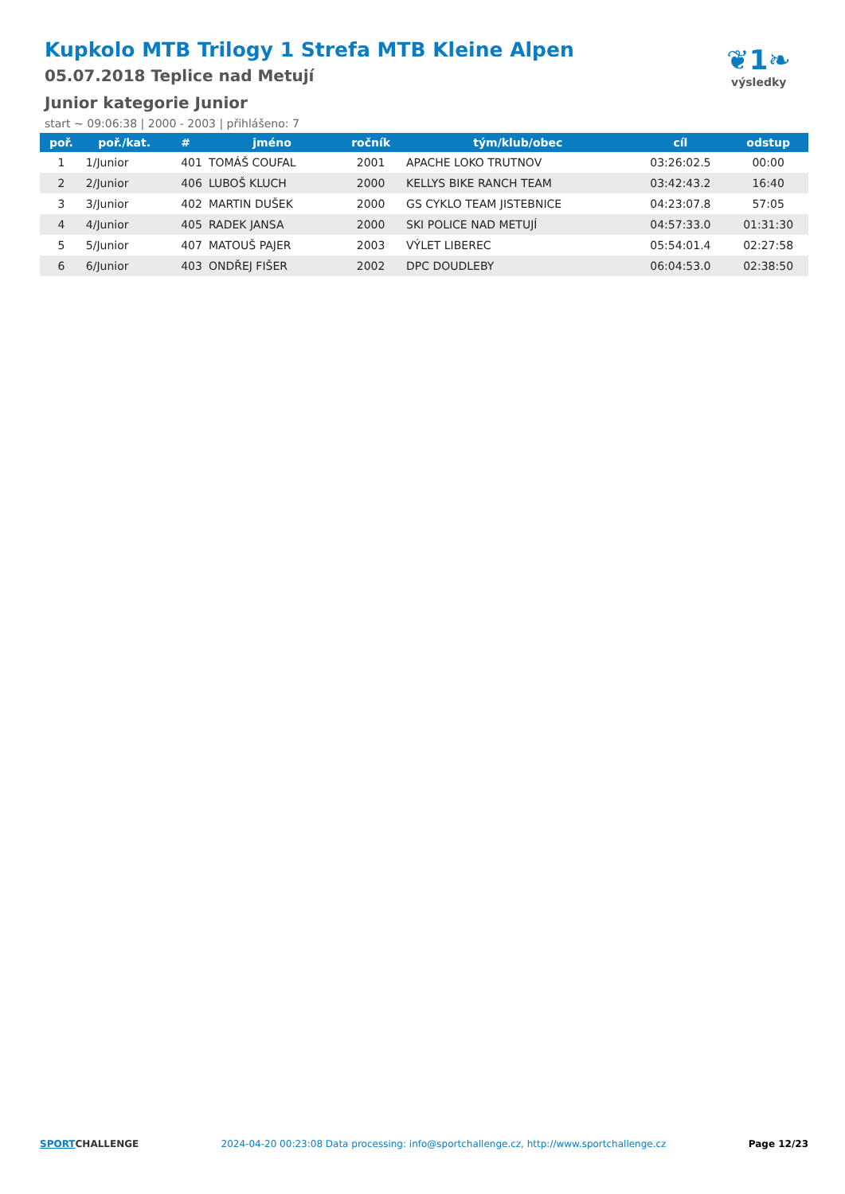Kupkolo MTB Trilogy 1 Strefa MTB Kleine Alpen
05.07.2018 Teplice nad Metují
Junior kategorie Junior
start ~ 09:06:38 | 2000 - 2003 | přihlášeno: 7
❦1❧
výsledky
| poř. | poř./kat. | # | jméno | ročník | tým/klub/obec | cíl | odstup |
| --- | --- | --- | --- | --- | --- | --- | --- |
| 1 | 1/Junior | 401 | TOMÁŠ COUFAL | 2001 | APACHE LOKO TRUTNOV | 03:26:02.5 | 00:00 |
| 2 | 2/Junior | 406 | LUBOŠ KLUCH | 2000 | KELLYS BIKE RANCH TEAM | 03:42:43.2 | 16:40 |
| 3 | 3/Junior | 402 | MARTIN DUŠEK | 2000 | GS CYKLO TEAM JISTEBNICE | 04:23:07.8 | 57:05 |
| 4 | 4/Junior | 405 | RADEK JANSA | 2000 | SKI POLICE NAD METUJÍ | 04:57:33.0 | 01:31:30 |
| 5 | 5/Junior | 407 | MATOUŠ PAJER | 2003 | VÝLET LIBEREC | 05:54:01.4 | 02:27:58 |
| 6 | 6/Junior | 403 | ONDŘEJ FIŠER | 2002 | DPC DOUDLEBY | 06:04:53.0 | 02:38:50 |
SPORTCHALLENGE 2024-04-20 00:23:08 Data processing: info@sportchallenge.cz, http://www.sportchallenge.cz Page 12/23